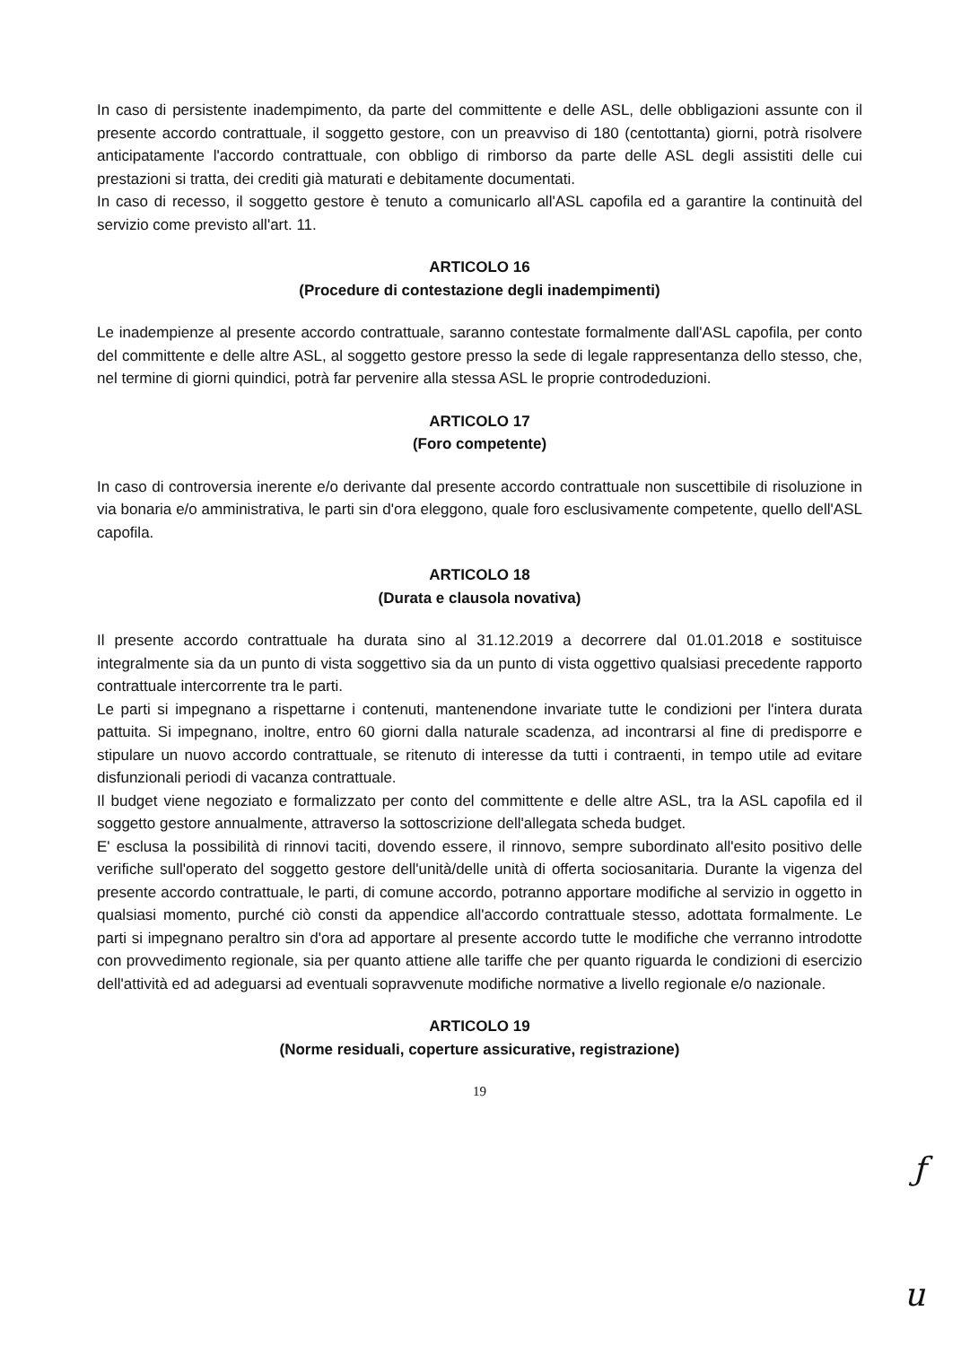In caso di persistente inadempimento, da parte del committente e delle ASL, delle obbligazioni assunte con il presente accordo contrattuale, il soggetto gestore, con un preavviso di 180 (centottanta) giorni, potrà risolvere anticipatamente l'accordo contrattuale, con obbligo di rimborso da parte delle ASL degli assistiti delle cui prestazioni si tratta, dei crediti già maturati e debitamente documentati.
In caso di recesso, il soggetto gestore è tenuto a comunicarlo all'ASL capofila ed a garantire la continuità del servizio come previsto all'art. 11.
ARTICOLO 16
(Procedure di contestazione degli inadempimenti)
Le inadempienze al presente accordo contrattuale, saranno contestate formalmente dall'ASL capofila, per conto del committente e delle altre ASL, al soggetto gestore presso la sede di legale rappresentanza dello stesso, che, nel termine di giorni quindici, potrà far pervenire alla stessa ASL le proprie controdeduzioni.
ARTICOLO 17
(Foro competente)
In caso di controversia inerente e/o derivante dal presente accordo contrattuale non suscettibile di risoluzione in via bonaria e/o amministrativa, le parti sin d'ora eleggono, quale foro esclusivamente competente, quello dell'ASL capofila.
ARTICOLO 18
(Durata e clausola novativa)
Il presente accordo contrattuale ha durata sino al 31.12.2019 a decorrere dal 01.01.2018 e sostituisce integralmente sia da un punto di vista soggettivo sia da un punto di vista oggettivo qualsiasi precedente rapporto contrattuale intercorrente tra le parti.
Le parti si impegnano a rispettarne i contenuti, mantenendone invariate tutte le condizioni per l'intera durata pattuita. Si impegnano, inoltre, entro 60 giorni dalla naturale scadenza, ad incontrarsi al fine di predisporre e stipulare un nuovo accordo contrattuale, se ritenuto di interesse da tutti i contraenti, in tempo utile ad evitare disfunzionali periodi di vacanza contrattuale.
Il budget viene negoziato e formalizzato per conto del committente e delle altre ASL, tra la ASL capofila ed il soggetto gestore annualmente, attraverso la sottoscrizione dell'allegata scheda budget.
E' esclusa la possibilità di rinnovi taciti, dovendo essere, il rinnovo, sempre subordinato all'esito positivo delle verifiche sull'operato del soggetto gestore dell'unità/delle unità di offerta sociosanitaria. Durante la vigenza del presente accordo contrattuale, le parti, di comune accordo, potranno apportare modifiche al servizio in oggetto in qualsiasi momento, purché ciò consti da appendice all'accordo contrattuale stesso, adottata formalmente. Le parti si impegnano peraltro sin d'ora ad apportare al presente accordo tutte le modifiche che verranno introdotte con provvedimento regionale, sia per quanto attiene alle tariffe che per quanto riguarda le condizioni di esercizio dell'attività ed ad adeguarsi ad eventuali sopravvenute modifiche normative a livello regionale e/o nazionale.
ARTICOLO 19
(Norme residuali, coperture assicurative, registrazione)
19
ƒ
u